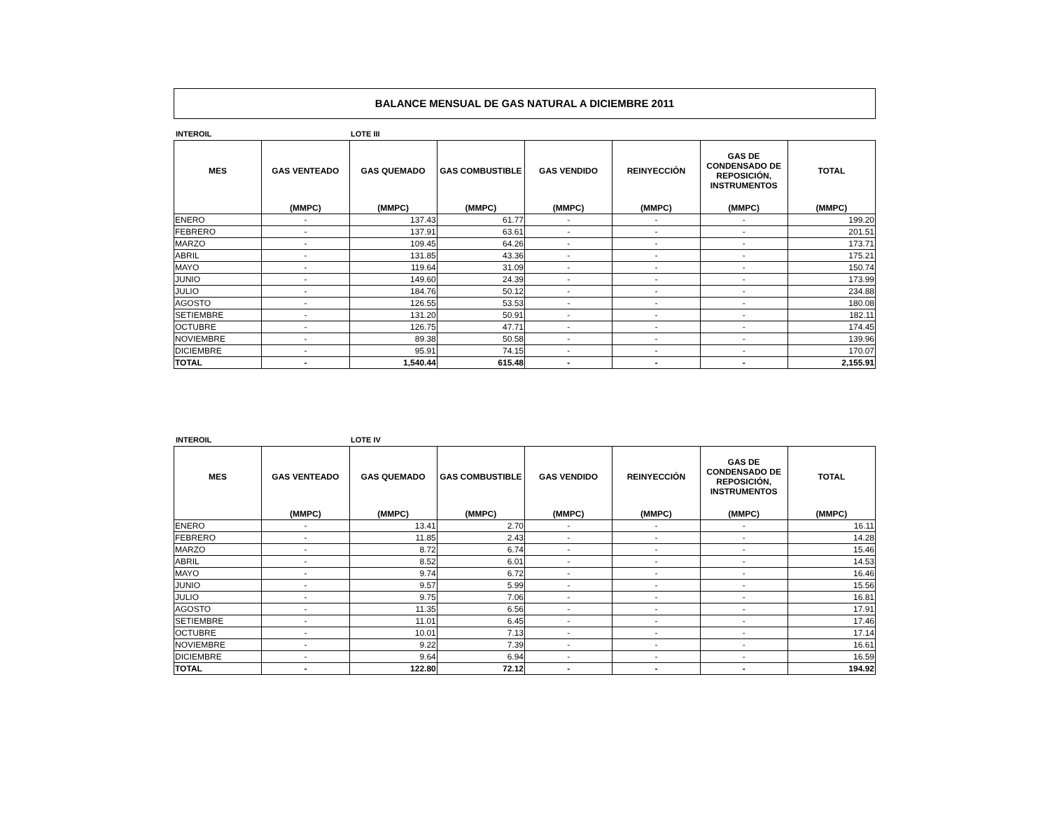BALANCE MENSUAL DE GAS NATURAL A DICIEMBRE 2011
INTEROIL LOTE III
| MES | GAS VENTEADO | GAS QUEMADO | GAS COMBUSTIBLE | GAS VENDIDO | REINYECCIÓN | GAS DE CONDENSADO DE REPOSICIÓN, INSTRUMENTOS | TOTAL |
| --- | --- | --- | --- | --- | --- | --- | --- |
| | (MMPC) | (MMPC) | (MMPC) | (MMPC) | (MMPC) | (MMPC) | (MMPC) |
| ENERO | - | 137.43 | 61.77 | - | - | - | 199.20 |
| FEBRERO | - | 137.91 | 63.61 | - | - | - | 201.51 |
| MARZO | - | 109.45 | 64.26 | - | - | - | 173.71 |
| ABRIL | - | 131.85 | 43.36 | - | - | - | 175.21 |
| MAYO | - | 119.64 | 31.09 | - | - | - | 150.74 |
| JUNIO | - | 149.60 | 24.39 | - | - | - | 173.99 |
| JULIO | - | 184.76 | 50.12 | - | - | - | 234.88 |
| AGOSTO | - | 126.55 | 53.53 | - | - | - | 180.08 |
| SETIEMBRE | - | 131.20 | 50.91 | - | - | - | 182.11 |
| OCTUBRE | - | 126.75 | 47.71 | - | - | - | 174.45 |
| NOVIEMBRE | - | 89.38 | 50.58 | - | - | - | 139.96 |
| DICIEMBRE | - | 95.91 | 74.15 | - | - | - | 170.07 |
| TOTAL | - | 1,540.44 | 615.48 | - | - | - | 2,155.91 |
INTEROIL LOTE IV
| MES | GAS VENTEADO | GAS QUEMADO | GAS COMBUSTIBLE | GAS VENDIDO | REINYECCIÓN | GAS DE CONDENSADO DE REPOSICIÓN, INSTRUMENTOS | TOTAL |
| --- | --- | --- | --- | --- | --- | --- | --- |
| | (MMPC) | (MMPC) | (MMPC) | (MMPC) | (MMPC) | (MMPC) | (MMPC) |
| ENERO | - | 13.41 | 2.70 | - | - | - | 16.11 |
| FEBRERO | - | 11.85 | 2.43 | - | - | - | 14.28 |
| MARZO | - | 8.72 | 6.74 | - | - | - | 15.46 |
| ABRIL | - | 8.52 | 6.01 | - | - | - | 14.53 |
| MAYO | - | 9.74 | 6.72 | - | - | - | 16.46 |
| JUNIO | - | 9.57 | 5.99 | - | - | - | 15.56 |
| JULIO | - | 9.75 | 7.06 | - | - | - | 16.81 |
| AGOSTO | - | 11.35 | 6.56 | - | - | - | 17.91 |
| SETIEMBRE | - | 11.01 | 6.45 | - | - | - | 17.46 |
| OCTUBRE | - | 10.01 | 7.13 | - | - | - | 17.14 |
| NOVIEMBRE | - | 9.22 | 7.39 | - | - | - | 16.61 |
| DICIEMBRE | - | 9.64 | 6.94 | - | - | - | 16.59 |
| TOTAL | - | 122.80 | 72.12 | - | - | - | 194.92 |